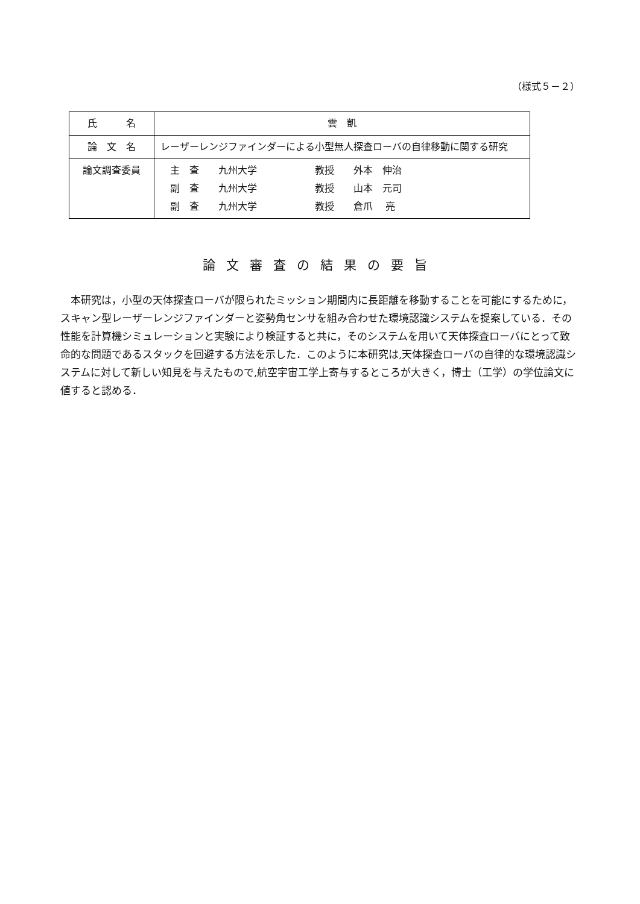（様式５－２）
| 氏 名 | 雲 凱 |
| 論 文 名 | レーザーレンジファインダーによる小型無人探査ローバの自律移動に関する研究 |
| 論文調査委員 | 主 査 九州大学 教授 外本 伸治 副 査 九州大学 教授 山本 元司 副 査 九州大学 教授 倉爪 亮 |
論文審査の結果の要旨
本研究は，小型の天体探査ローバが限られたミッション期間内に長距離を移動することを可能にするために，スキャン型レーザーレンジファインダーと姿勢角センサを組み合わせた環境認識システムを提案している．その性能を計算機シミュレーションと実験により検証すると共に，そのシステムを用いて天体探査ローバにとって致命的な問題であるスタックを回避する方法を示した．このように本研究は,天体探査ローバの自律的な環境認識システムに対して新しい知見を与えたもので,航空宇宙工学上寄与するところが大きく，博士（工学）の学位論文に値すると認める．